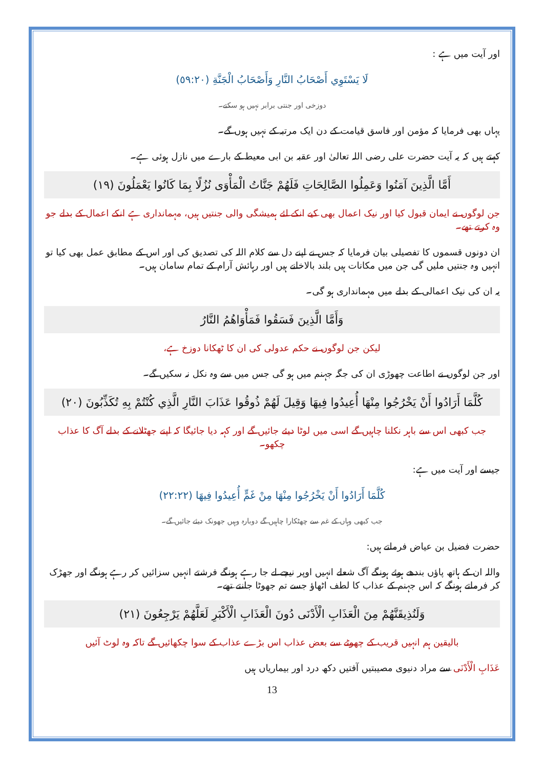اور آیت میں ہے :
لَا يَسْتَوِي أَصْحَابُ النَّارِ وَأَصْحَابُ الْجَنَّةِ (٥٩:٢٠)
دوزخی اور جنتی برابر نہیں ہو سکتے۔
یہاں بھی فرمایا کہ مؤمن اور فاسق قیامت کے دن ایک مرتبہ کے نہیں ہوں گے۔
کہتے ہیں کہ یہ آیت حضرت علی رضی اللہ تعالیٰ اور عقبہ بن ابی معیط کے بارے میں نازل ہوئی ہے۔
أَمَّا الَّذِينَ آمَنُوا وَعَمِلُوا الصَّالِحَاتِ فَلَهُمْ جَنَّاتُ الْمَأْوَى نُزُلًا بِمَا كَانُوا يَعْمَلُونَ (١٩)
جن لوگوں نے ایمان قبول کیا اور نیک اعمال بھی کیے انکے لئے ہمیشگی والی جنتیں ہیں، مہمانداری ہے انکے اعمال کے بدلے جو وہ کرتے تھے۔
ان دونوں قسموں کا تفصیلی بیان فرمایا کہ جس نے اپنے دل سے کلام اللہ کی تصدیق کی اور اس کے مطابق عمل بھی کیا تو انہیں وہ جنتیں ملیں گی جن میں مکانات ہیں بلند بالاخانے ہیں اور رہائش آرام کے تمام سامان ہیں۔
یہ ان کی نیک اعمالی کے بدلے میں مہمانداری ہو گی۔
وَأَمَّا الَّذِينَ فَسَقُوا فَمَأْوَاهُمُ النَّارُ
لیکن جن لوگوں نے حکم عدولی کی ان کا ٹھکانا دوزخ ہے،
اور جن لوگوں نے اطاعت چھوڑی ان کی جگہ جہنم میں ہو گی جس میں سے وہ نکل نہ سکیں گے۔
كُلَّمَا أَرَادُوا أَنْ يَخْرُجُوا مِنْهَا أُعِيدُوا فِيهَا وَقِيلَ لَهُمْ ذُوقُوا عَذَابَ النَّارِ الَّذِي كُنْتُمْ بِهِ تُكَذِّبُونَ (٢٠)
جب کبھی اس سے باہر نکلنا چاہیں گے اسی میں لوٹا دیئے جائیں گے اور کہہ دیا جائیگا کہ اپنے جھٹلانے کے بدلے آگ کا عذاب چکھو۔
جیسے اور آیت میں ہے:
كُلَّمَا أَرَادُوا أَنْ يَخْرُجُوا مِنْهَا مِنْ غَمٍّ أُعِيدُوا فِيهَا (٢٢:٢٢)
جب کبھی وہاں کے غم سے چھٹکارا چاہیں گے دوبارہ وہیں جھونک دیئے جائیں گے۔
حضرت فضیل بن عیاض فرماتے ہیں:
واللہ ان کے ہاتھ پاؤں بندھے ہوئے ہونگے آگ شعلے انہیں اوپر نیچے لے جا رہے ہونگے فرشتے انہیں سزائیں کر رہے ہونگے اور جھڑک کر فرماتے ہونگے کہ اس جہنم کے عذاب کا لطف اٹھاؤ جسے تم جھوٹا جانتے تھے۔
وَلَنُذِيقَنَّهُمْ مِنَ الْعَذَابِ الْأَدْنَى دُونَ الْعَذَابِ الْأَكْبَرِ لَعَلَّهُمْ يَرْجِعُونَ (٢١)
بالیقین ہم انہیں قریب کے چھوٹے سے بعض عذاب اس بڑے عذاب کے سوا چکھائیں گے تاکہ وہ لوٹ آئیں
عَذَابِ الْأَدْنَى سے مراد دنیوی مصیبتیں آفتیں دکھ درد اور بیماریاں ہیں
13